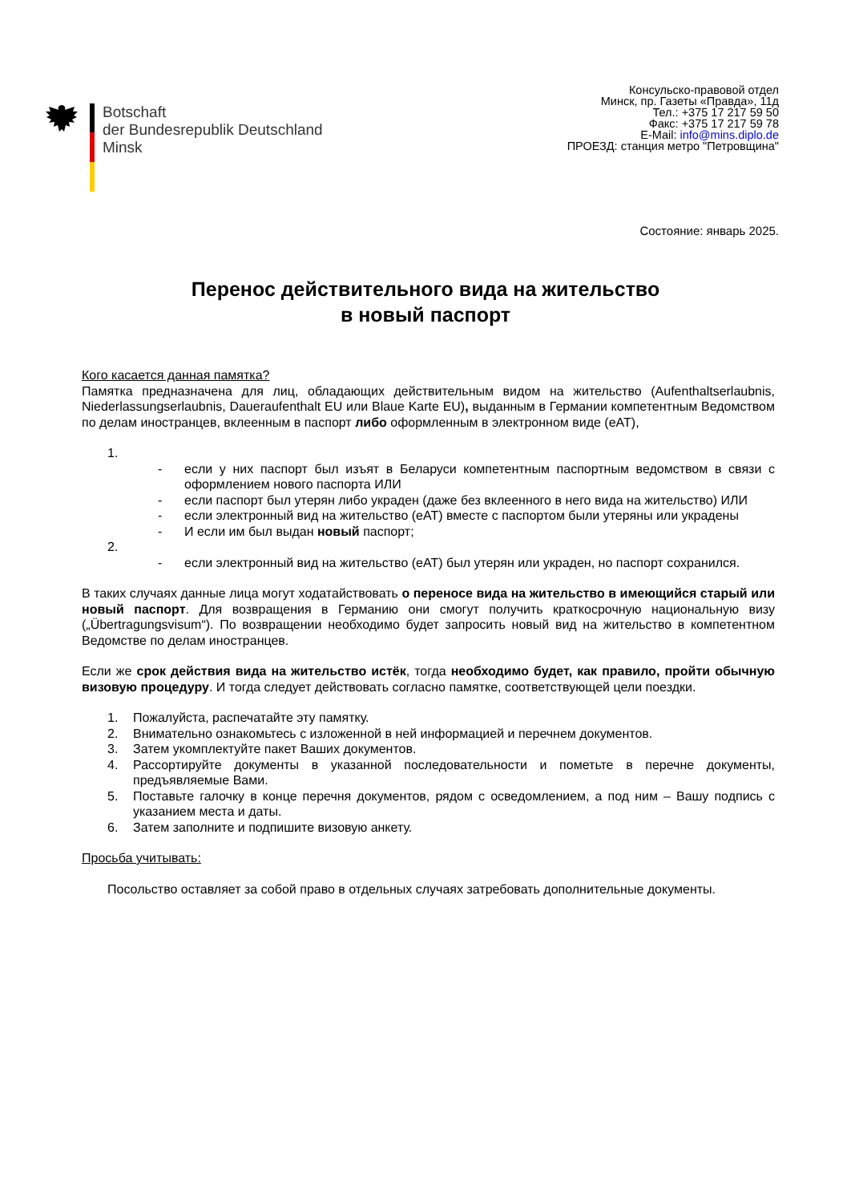Botschaft
der Bundesrepublik Deutschland
Minsk
Консульско-правовой отдел
Минск, пр. Газеты «Правда», 11д
Тел.: +375 17 217 59 50
Факс: +375 17 217 59 78
E-Mail: info@mins.diplo.de
ПРОЕЗД: станция метро "Петровщина"
Состояние: январь 2025.
Перенос действительного вида на жительство
в новый паспорт
Кого касается данная памятка?
Памятка предназначена для лиц, обладающих действительным видом на жительство (Aufenthaltserlaubnis, Niederlassungserlaubnis, Daueraufenthalt EU или Blaue Karte EU), выданным в Германии компетентным Ведомством по делам иностранцев, вклеенным в паспорт либо оформленным в электронном виде (eAT),
1.
- если у них паспорт был изъят в Беларуси компетентным паспортным ведомством в связи с оформлением нового паспорта ИЛИ
- если паспорт был утерян либо украден (даже без вклеенного в него вида на жительство) ИЛИ
- если электронный вид на жительство (eAT) вместе с паспортом были утеряны или украдены
- И если им был выдан новый паспорт;
2.
- если электронный вид на жительство (eAT) был утерян или украден, но паспорт сохранился.
В таких случаях данные лица могут ходатайствовать о переносе вида на жительство в имеющийся старый или новый паспорт. Для возвращения в Германию они смогут получить краткосрочную национальную визу („Übertragungsvisum“). По возвращении необходимо будет запросить новый вид на жительство в компетентном Ведомстве по делам иностранцев.
Если же срок действия вида на жительство истёк, тогда необходимо будет, как правило, пройти обычную визовую процедуру. И тогда следует действовать согласно памятке, соответствующей цели поездки.
1. Пожалуйста, распечатайте эту памятку.
2. Внимательно ознакомьтесь с изложенной в ней информацией и перечнем документов.
3. Затем укомплектуйте пакет Ваших документов.
4. Рассортируйте документы в указанной последовательности и пометьте в перечне документы, предъявляемые Вами.
5. Поставьте галочку в конце перечня документов, рядом с осведомлением, а под ним – Вашу подпись с указанием места и даты.
6. Затем заполните и подпишите визовую анкету.
Просьба учитывать:
Посольство оставляет за собой право в отдельных случаях затребовать дополнительные документы.